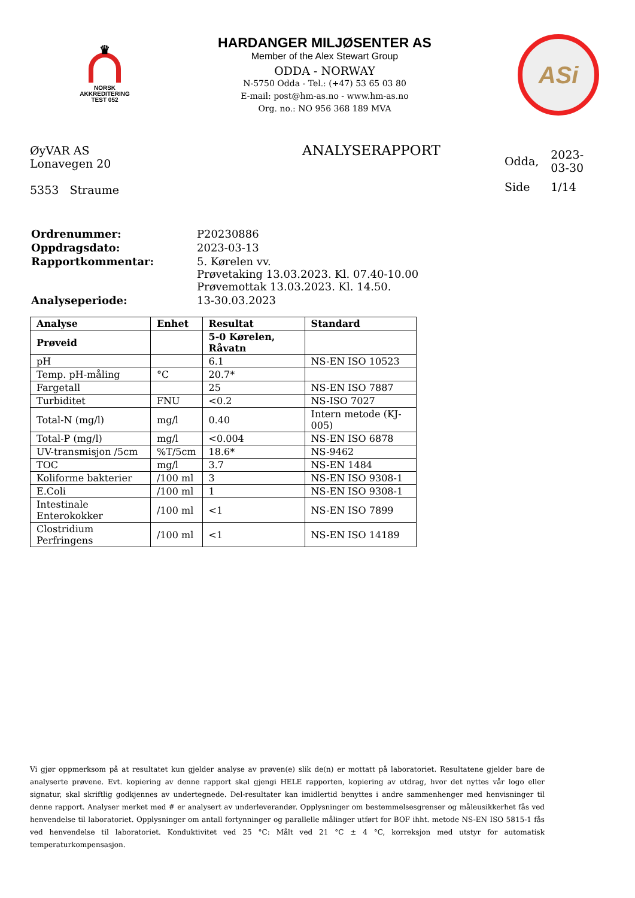♛
NORSK
AKKREDITERING
TEST 052
HARDANGER MILJØSENTER AS
Member of the Alex Stewart Group
ODDA - NORWAY
N-5750 Odda - Tel.: (+47) 53 65 03 80
E-mail: post@hm-as.no - www.hm-as.no
Org. no.: NO 956 368 189 MVA
ASi
ØyVAR AS
Lonavegen 20
5353 Straume
ANALYSERAPPORT
| Odda, | 2023-03-30 |
| Side | 1/14 |
| Ordrenummer: | P20230886 |
| Oppdragsdato: | 2023-03-13 |
| Rapportkommentar: | 5. Kørelen vv. Prøvetaking 13.03.2023. Kl. 07.40-10.00 Prøvemottak 13.03.2023. Kl. 14.50. |
| Analyseperiode: | 13-30.03.2023 |
| Analyse | Enhet | Resultat | Standard |
| --- | --- | --- | --- |
| Prøveid | | 5-0 Kørelen, Råvatn | |
| pH | | 6.1 | NS-EN ISO 10523 |
| Temp. pH-måling | °C | 20.7* | |
| Fargetall | | 25 | NS-EN ISO 7887 |
| Turbiditet | FNU | <0.2 | NS-ISO 7027 |
| Total-N (mg/l) | mg/l | 0.40 | Intern metode (KJ-005) |
| Total-P (mg/l) | mg/l | <0.004 | NS-EN ISO 6878 |
| UV-transmisjon /5cm | %T/5cm | 18.6* | NS-9462 |
| TOC | mg/l | 3.7 | NS-EN 1484 |
| Koliforme bakterier | /100 ml | 3 | NS-EN ISO 9308-1 |
| E.Coli | /100 ml | 1 | NS-EN ISO 9308-1 |
| Intestinale Enterokokker | /100 ml | <1 | NS-EN ISO 7899 |
| Clostridium Perfringens | /100 ml | <1 | NS-EN ISO 14189 |
Vi gjør oppmerksom på at resultatet kun gjelder analyse av prøven(e) slik de(n) er mottatt på laboratoriet. Resultatene gjelder bare de analyserte prøvene. Evt. kopiering av denne rapport skal gjengi HELE rapporten, kopiering av utdrag, hvor det nyttes vår logo eller signatur, skal skriftlig godkjennes av undertegnede. Del-resultater kan imidlertid benyttes i andre sammenhenger med henvisninger til denne rapport. Analyser merket med # er analysert av underleverandør. Opplysninger om bestemmelsesgrenser og måleusikkerhet fås ved henvendelse til laboratoriet. Opplysninger om antall fortynninger og parallelle målinger utført for BOF ihht. metode NS-EN ISO 5815-1 fås ved henvendelse til laboratoriet. Konduktivitet ved 25 °C: Målt ved 21 °C ± 4 °C, korreksjon med utstyr for automatisk temperaturkompensasjon.